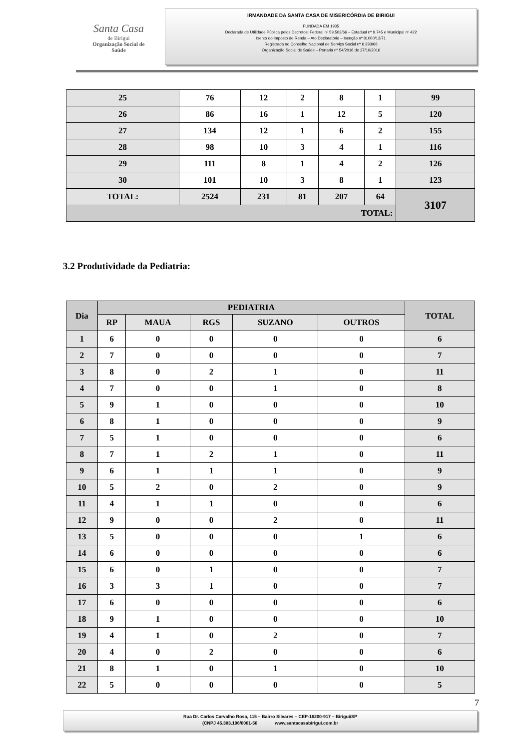Santa Casa
de Birigui
Organização Social de Saúde
IRMANDADE DA SANTA CASA DE MISERICÓRDIA DE BIRIGUI
FUNDADA EM 1935
Declarada de Utilidade Pública pelos Decretos: Federal nº 59.502/66 – Estadual nº 9.745 e Municipal nº 422
Isento do Imposto de Renda – Ato Declaratório – Isenção nº 81000/13/71
Registrada no Conselho Nacional de Serviço Social nº 6.393/66
Organização Social de Saúde – Portaria nº 54/2016 de 27/10/2016
| 25 | 76 | 12 | 2 | 8 | 1 | 99 |
| 26 | 86 | 16 | 1 | 12 | 5 | 120 |
| 27 | 134 | 12 | 1 | 6 | 2 | 155 |
| 28 | 98 | 10 | 3 | 4 | 1 | 116 |
| 29 | 111 | 8 | 1 | 4 | 2 | 126 |
| 30 | 101 | 10 | 3 | 8 | 1 | 123 |
| TOTAL: | 2524 | 231 | 81 | 207 | 64 | 3107 |
| TOTAL: | | | | | | |
3.2 Produtividade da Pediatria:
| Dia | PEDIATRIA | | | | | TOTAL |
| --- | --- | --- | --- | --- | --- | --- |
| | RP | MAUA | RGS | SUZANO | OUTROS | |
| 1 | 6 | 0 | 0 | 0 | 0 | 6 |
| 2 | 7 | 0 | 0 | 0 | 0 | 7 |
| 3 | 8 | 0 | 2 | 1 | 0 | 11 |
| 4 | 7 | 0 | 0 | 1 | 0 | 8 |
| 5 | 9 | 1 | 0 | 0 | 0 | 10 |
| 6 | 8 | 1 | 0 | 0 | 0 | 9 |
| 7 | 5 | 1 | 0 | 0 | 0 | 6 |
| 8 | 7 | 1 | 2 | 1 | 0 | 11 |
| 9 | 6 | 1 | 1 | 1 | 0 | 9 |
| 10 | 5 | 2 | 0 | 2 | 0 | 9 |
| 11 | 4 | 1 | 1 | 0 | 0 | 6 |
| 12 | 9 | 0 | 0 | 2 | 0 | 11 |
| 13 | 5 | 0 | 0 | 0 | 1 | 6 |
| 14 | 6 | 0 | 0 | 0 | 0 | 6 |
| 15 | 6 | 0 | 1 | 0 | 0 | 7 |
| 16 | 3 | 3 | 1 | 0 | 0 | 7 |
| 17 | 6 | 0 | 0 | 0 | 0 | 6 |
| 18 | 9 | 1 | 0 | 0 | 0 | 10 |
| 19 | 4 | 1 | 0 | 2 | 0 | 7 |
| 20 | 4 | 0 | 2 | 0 | 0 | 6 |
| 21 | 8 | 1 | 0 | 1 | 0 | 10 |
| 22 | 5 | 0 | 0 | 0 | 0 | 5 |
7
Rua Dr. Carlos Carvalho Rosa, 115 – Bairro Silvares – CEP-16200-917 – Birigui/SP
(CNPJ 45.383.106/0001-50 www.santacasabirigui.com.br